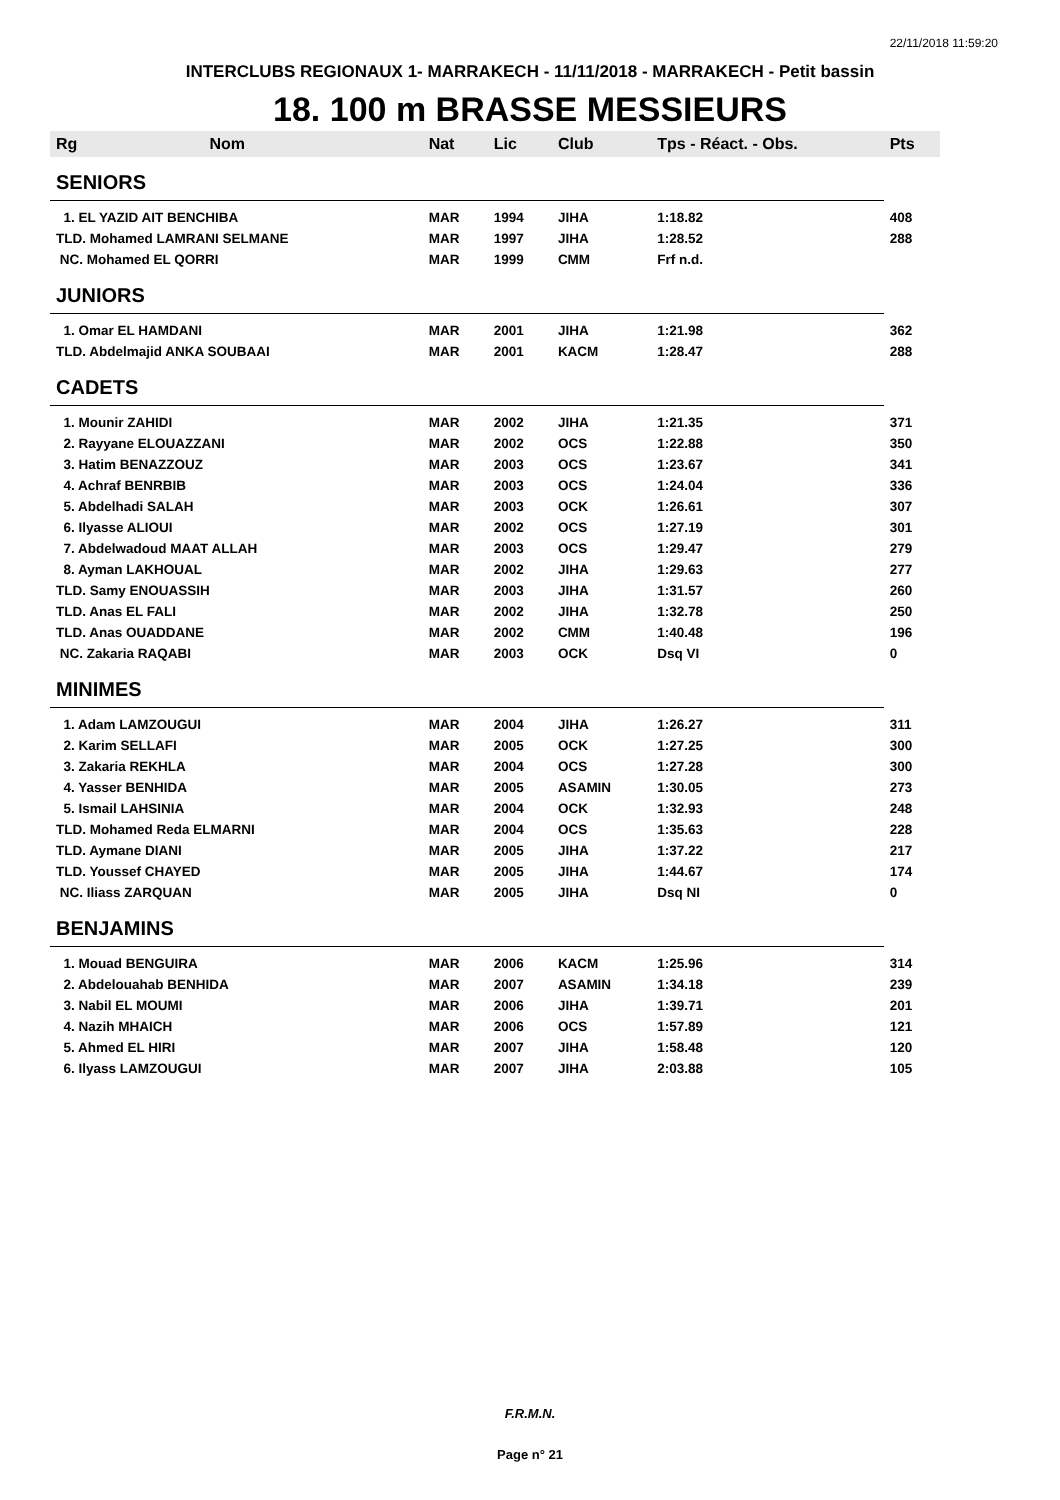22/11/2018 11:59:20
INTERCLUBS REGIONAUX 1- MARRAKECH - 11/11/2018 - MARRAKECH - Petit bassin
18. 100 m BRASSE MESSIEURS
| Rg | Nom | Nat | Lic | Club | Tps - Réact. - Obs. | Pts |
| --- | --- | --- | --- | --- | --- | --- |
| SENIORS | | | | | | |
| 1. EL YAZID AIT BENCHIBA | | MAR | 1994 | JIHA | 1:18.82 | 408 |
| TLD. Mohamed LAMRANI SELMANE | | MAR | 1997 | JIHA | 1:28.52 | 288 |
| NC. Mohamed EL QORRI | | MAR | 1999 | CMM | Frf n.d. | |
| JUNIORS | | | | | | |
| 1. Omar EL HAMDANI | | MAR | 2001 | JIHA | 1:21.98 | 362 |
| TLD. Abdelmajid ANKA SOUBAAI | | MAR | 2001 | KACM | 1:28.47 | 288 |
| CADETS | | | | | | |
| 1. Mounir ZAHIDI | | MAR | 2002 | JIHA | 1:21.35 | 371 |
| 2. Rayyane ELOUAZZANI | | MAR | 2002 | OCS | 1:22.88 | 350 |
| 3. Hatim BENAZZOUZ | | MAR | 2003 | OCS | 1:23.67 | 341 |
| 4. Achraf BENRBIB | | MAR | 2003 | OCS | 1:24.04 | 336 |
| 5. Abdelhadi SALAH | | MAR | 2003 | OCK | 1:26.61 | 307 |
| 6. Ilyasse ALIOUI | | MAR | 2002 | OCS | 1:27.19 | 301 |
| 7. Abdelwadoud MAAT ALLAH | | MAR | 2003 | OCS | 1:29.47 | 279 |
| 8. Ayman LAKHOUAL | | MAR | 2002 | JIHA | 1:29.63 | 277 |
| TLD. Samy ENOUASSIH | | MAR | 2003 | JIHA | 1:31.57 | 260 |
| TLD. Anas EL FALI | | MAR | 2002 | JIHA | 1:32.78 | 250 |
| TLD. Anas OUADDANE | | MAR | 2002 | CMM | 1:40.48 | 196 |
| NC. Zakaria RAQABI | | MAR | 2003 | OCK | Dsq VI | 0 |
| MINIMES | | | | | | |
| 1. Adam LAMZOUGUI | | MAR | 2004 | JIHA | 1:26.27 | 311 |
| 2. Karim SELLAFI | | MAR | 2005 | OCK | 1:27.25 | 300 |
| 3. Zakaria REKHLA | | MAR | 2004 | OCS | 1:27.28 | 300 |
| 4. Yasser BENHIDA | | MAR | 2005 | ASAMIN | 1:30.05 | 273 |
| 5. Ismail LAHSINIA | | MAR | 2004 | OCK | 1:32.93 | 248 |
| TLD. Mohamed Reda ELMARNI | | MAR | 2004 | OCS | 1:35.63 | 228 |
| TLD. Aymane DIANI | | MAR | 2005 | JIHA | 1:37.22 | 217 |
| TLD. Youssef CHAYED | | MAR | 2005 | JIHA | 1:44.67 | 174 |
| NC. Iliass ZARQUAN | | MAR | 2005 | JIHA | Dsq NI | 0 |
| BENJAMINS | | | | | | |
| 1. Mouad BENGUIRA | | MAR | 2006 | KACM | 1:25.96 | 314 |
| 2. Abdelouahab BENHIDA | | MAR | 2007 | ASAMIN | 1:34.18 | 239 |
| 3. Nabil EL MOUMI | | MAR | 2006 | JIHA | 1:39.71 | 201 |
| 4. Nazih MHAICH | | MAR | 2006 | OCS | 1:57.89 | 121 |
| 5. Ahmed EL HIRI | | MAR | 2007 | JIHA | 1:58.48 | 120 |
| 6. Ilyass LAMZOUGUI | | MAR | 2007 | JIHA | 2:03.88 | 105 |
F.R.M.N.
Page n° 21